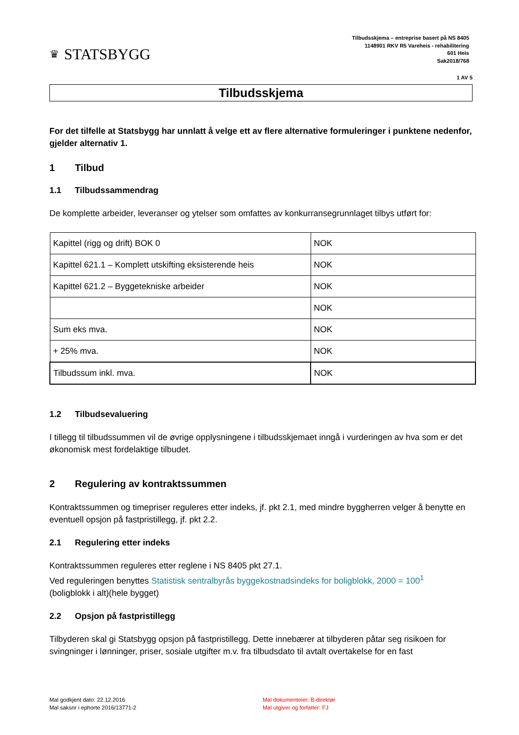♛ STATSBYGG
Tilbudsskjema – entreprise basert på NS 8405
1148901 RKV R5 Vareheis - rehabilitering
601 Heis
Sak2018/768
1 AV 5
Tilbudsskjema
For det tilfelle at Statsbygg har unnlatt å velge ett av flere alternative formuleringer i punktene nedenfor, gjelder alternativ 1.
1 Tilbud
1.1 Tilbudssammendrag
De komplette arbeider, leveranser og ytelser som omfattes av konkurransegrunnlaget tilbys utført for:
| Kapittel (rigg og drift) BOK 0 | NOK |
| Kapittel 621.1 – Komplett utskifting eksisterende heis | NOK |
| Kapittel 621.2 – Byggetekniske arbeider | NOK |
| | NOK |
| Sum eks mva. | NOK |
| + 25% mva. | NOK |
| Tilbudssum inkl. mva. | NOK |
1.2 Tilbudsevaluering
I tillegg til tilbudssummen vil de øvrige opplysningene i tilbudsskjemaet inngå i vurderingen av hva som er det økonomisk mest fordelaktige tilbudet.
2 Regulering av kontraktssummen
Kontraktssummen og timepriser reguleres etter indeks, jf. pkt 2.1, med mindre byggherren velger å benytte en eventuell opsjon på fastpristillegg, jf. pkt 2.2.
2.1 Regulering etter indeks
Kontraktssummen reguleres etter reglene i NS 8405 pkt 27.1.
Ved reguleringen benyttes Statistisk sentralbyrås byggekostnadsindeks for boligblokk, 2000 = 100<sup>1</sup>
(boligblokk i alt)(hele bygget)
2.2 Opsjon på fastpristillegg
Tilbyderen skal gi Statsbygg opsjon på fastpristillegg. Dette innebærer at tilbyderen påtar seg risikoen for svingninger i lønninger, priser, sosiale utgifter m.v. fra tilbudsdato til avtalt overtakelse for en fast
Mal godkjent dato: 22.12.2016
Mal saksnr i ephorte 2016/13771-2
Mal dokumenteier: B-direktør
Mal utgiver og forfatter: FJ